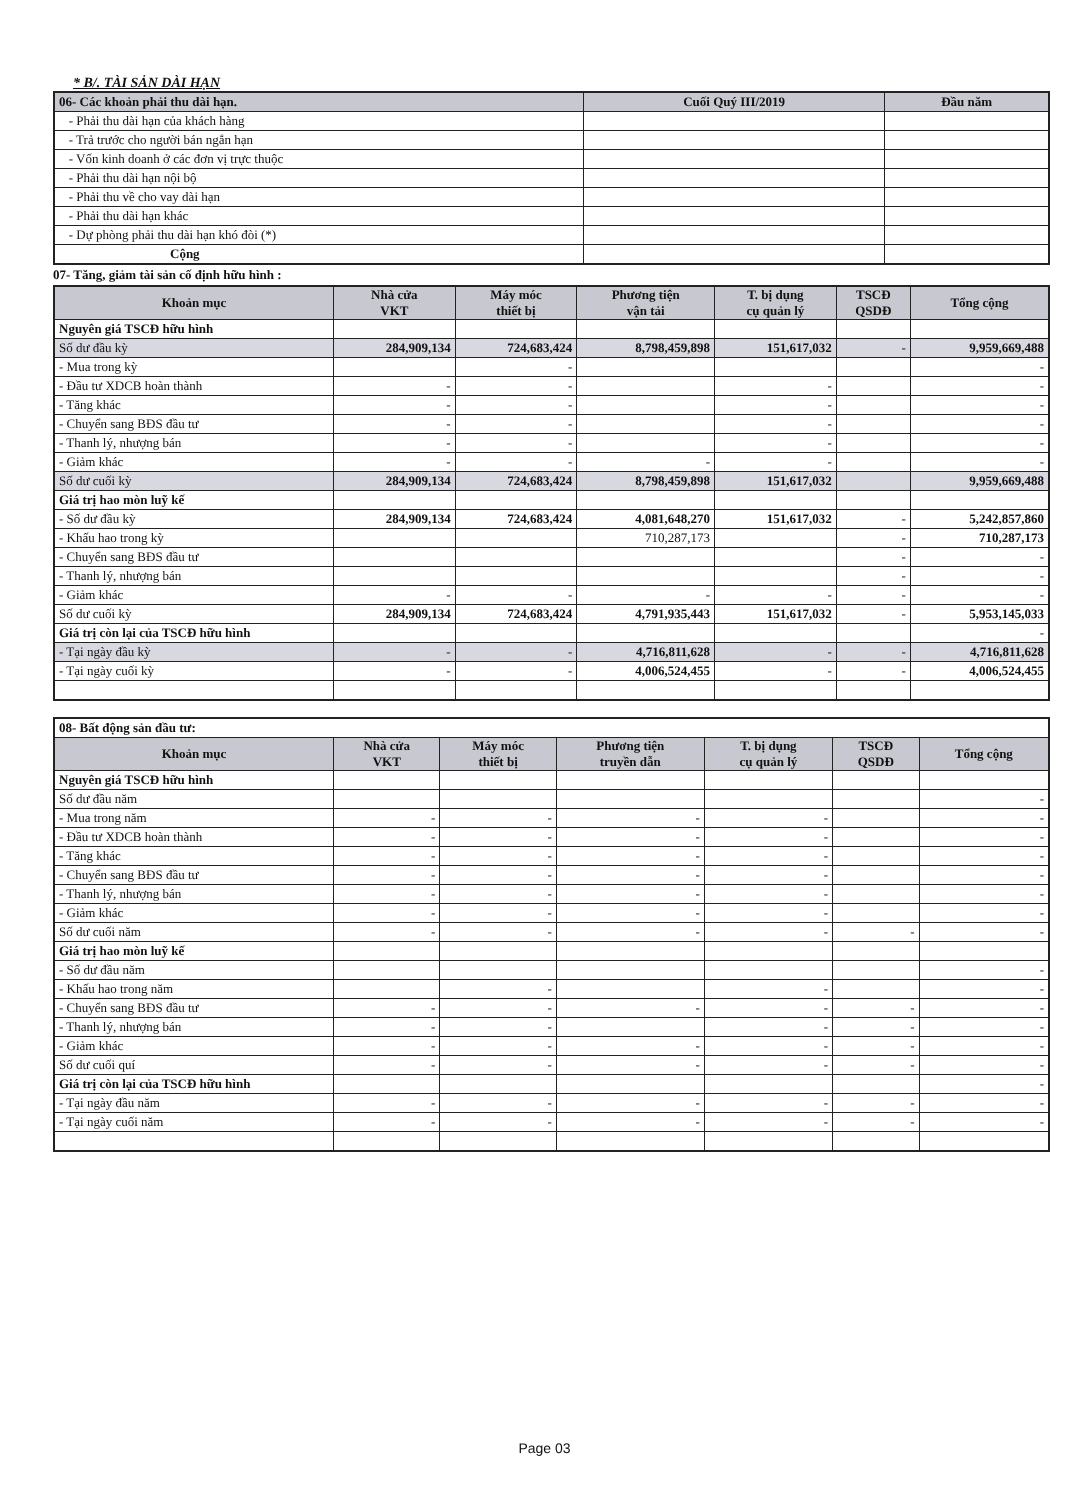* B/. TÀI SẢN DÀI HẠN
| 06- Các khoản phải thu dài hạn. | Cuối Quý III/2019 | Đầu năm |
| --- | --- | --- |
| - Phải thu dài hạn của khách hàng | | |
| - Trả trước cho người bán ngắn hạn | | |
| - Vốn kinh doanh ở các đơn vị trực thuộc | | |
| - Phải thu dài hạn nội bộ | | |
| - Phải thu về cho vay dài hạn | | |
| - Phải thu dài hạn khác | | |
| - Dự phòng phải thu dài hạn khó đòi (*) | | |
| Cộng | | |
07- Tăng, giảm tài sản cố định hữu hình :
| Khoản mục | Nhà cửa VKT | Máy móc thiết bị | Phương tiện vận tải | T. bị dụng cụ quản lý | TSCĐ QSDĐ | Tổng cộng |
| --- | --- | --- | --- | --- | --- | --- |
| Nguyên giá TSCĐ hữu hình | | | | | | |
| Số dư đầu kỳ | 284,909,134 | 724,683,424 | 8,798,459,898 | 151,617,032 | - | 9,959,669,488 |
| - Mua trong kỳ | | - | | | | - |
| - Đầu tư XDCB hoàn thành | - | - | | - | | - |
| - Tăng khác | - | - | | - | | - |
| - Chuyển sang BĐS đầu tư | - | - | | - | | - |
| - Thanh lý, nhượng bán | - | - | | - | | - |
| - Giảm khác | - | - | - | - | | - |
| Số dư cuối kỳ | 284,909,134 | 724,683,424 | 8,798,459,898 | 151,617,032 | | 9,959,669,488 |
| Giá trị hao mòn luỹ kế | | | | | | |
| - Số dư đầu kỳ | 284,909,134 | 724,683,424 | 4,081,648,270 | 151,617,032 | - | 5,242,857,860 |
| - Khấu hao trong kỳ | | | 710,287,173 | | - | 710,287,173 |
| - Chuyển sang BĐS đầu tư | | | | | - | - |
| - Thanh lý, nhượng bán | | | | | - | - |
| - Giảm khác | - | - | - | - | - | - |
| Số dư cuối kỳ | 284,909,134 | 724,683,424 | 4,791,935,443 | 151,617,032 | - | 5,953,145,033 |
| Giá trị còn lại của TSCĐ hữu hình | | | | | | - |
| - Tại ngày đầu kỳ | - | - | 4,716,811,628 | - | - | 4,716,811,628 |
| - Tại ngày cuối kỳ | - | - | 4,006,524,455 | - | - | 4,006,524,455 |
| 08- Bất động sản đầu tư: | | | | | | |
| Khoản mục | Nhà cửa VKT | Máy móc thiết bị | Phương tiện truyền dẫn | T. bị dụng cụ quản lý | TSCĐ QSDĐ | Tổng cộng |
| Nguyên giá TSCĐ hữu hình | | | | | | |
| Số dư đầu năm | | | | | | - |
| - Mua trong năm | - | - | - | - | | - |
| - Đầu tư XDCB hoàn thành | - | - | - | - | | - |
| - Tăng khác | - | - | - | - | | - |
| - Chuyển sang BĐS đầu tư | - | - | - | - | | - |
| - Thanh lý, nhượng bán | - | - | - | - | | - |
| - Giảm khác | - | - | - | - | | - |
| Số dư cuối năm | - | - | - | - | - | - |
| Giá trị hao mòn luỹ kế | | | | | | |
| - Số dư đầu năm | | | | | | - |
| - Khấu hao trong năm | | - | | - | | - |
| - Chuyển sang BĐS đầu tư | - | - | - | - | - | - |
| - Thanh lý, nhượng bán | - | - | | - | - | - |
| - Giảm khác | - | - | - | - | - | - |
| Số dư cuối quí | - | - | - | - | - | - |
| Giá trị còn lại của TSCĐ hữu hình | | | | | | - |
| - Tại ngày đầu năm | - | - | - | - | - | - |
| - Tại ngày cuối năm | - | - | - | - | - | - |
Page 03